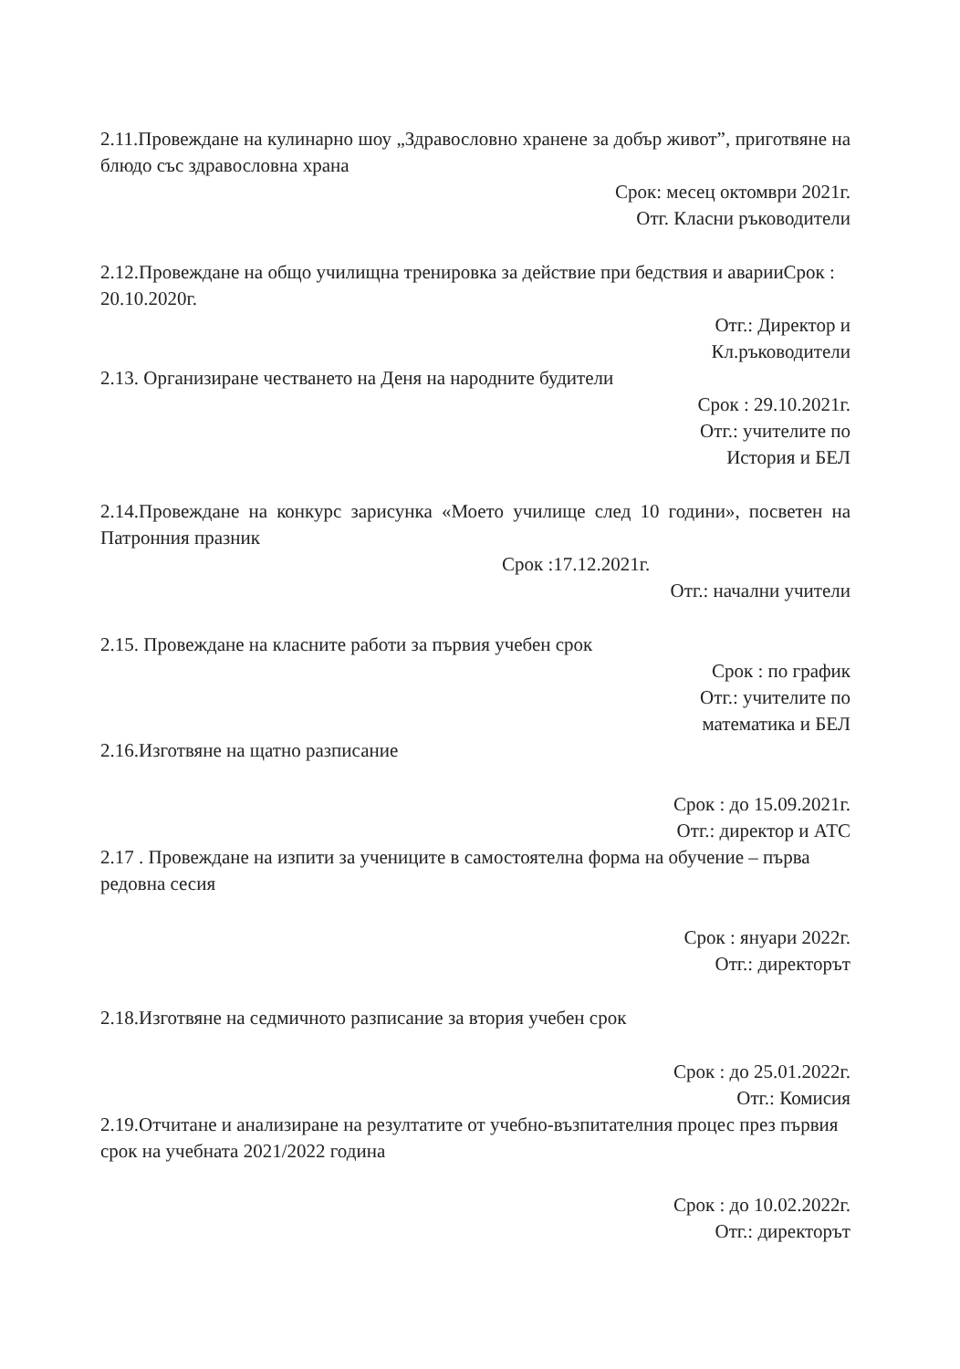2.11.Провеждане на кулинарно шоу „Здравословно хранене за добър живот”, приготвяне на блюдо със здравословна храна
Срок: месец октомври 2021г.
Отг. Класни ръководители
2.12.Провеждане на общо училищна тренировка за действие при бедствия и аварииСрок : 20.10.2020г.
Отг.: Директор и
Кл.ръководители
2.13. Организиране честването на Деня на народните будители
Срок : 29.10.2021г.
Отг.: учителите по
История и БЕЛ
2.14.Провеждане на конкурс зарисунка «Моето училище след 10 години», посветен на Патронния празник
Срок :17.12.2021г.
Отг.: начални учители
2.15. Провеждане на класните работи за първия учебен срок
Срок : по график
Отг.: учителите по
математика и БЕЛ
2.16.Изготвяне на щатно разписание
Срок : до 15.09.2021г.
Отг.: директор и АТС
2.17 . Провеждане на изпити за учениците в самостоятелна форма на обучение – първа редовна сесия
Срок : януари 2022г.
Отг.: директорът
2.18.Изготвяне на седмичното разписание за втория учебен срок
Срок : до 25.01.2022г.
Отг.: Комисия
2.19.Отчитане и анализиране на резултатите от учебно-възпитателния процес през първия срок на учебната 2021/2022 година
Срок : до 10.02.2022г.
Отг.: директорът